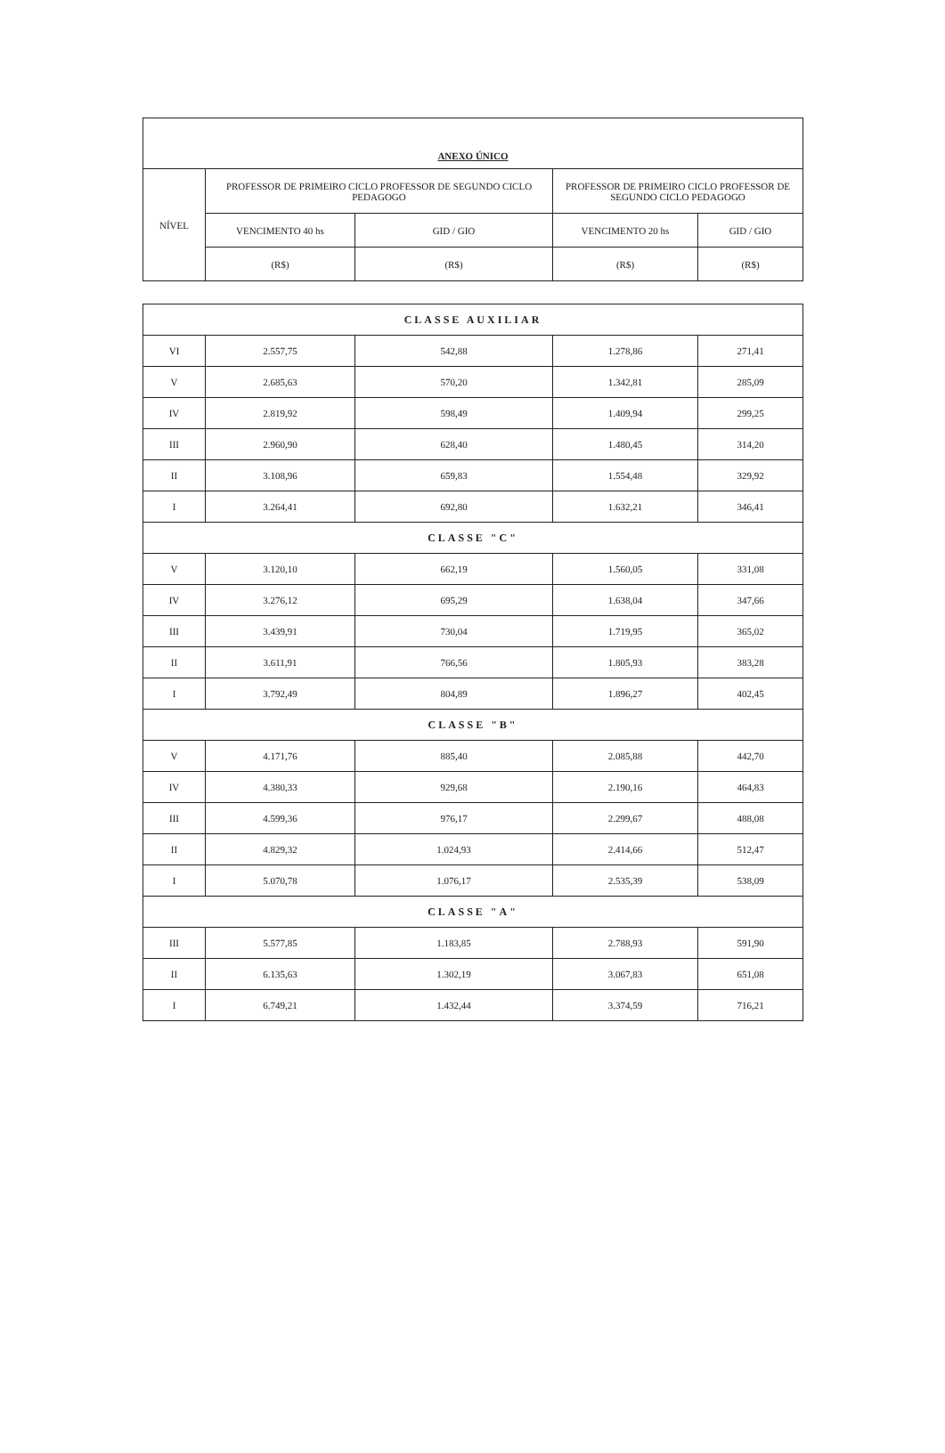| ANEXO ÚNICO | | | | |
| --- | --- | --- | --- | --- |
| NÍVEL | PROFESSOR DE PRIMEIRO CICLO PROFESSOR DE SEGUNDO CICLO PEDAGOGO | | PROFESSOR DE PRIMEIRO CICLO PROFESSOR DE SEGUNDO CICLO PEDAGOGO | |
| | VENCIMENTO 40 hs | GID / GIO | VENCIMENTO 20 hs | GID / GIO |
| | (R$) | (R$) | (R$) | (R$) |
| CLASSE AUXILIAR | | | | |
| VI | 2.557,75 | 542,88 | 1.278,86 | 271,41 |
| V | 2.685,63 | 570,20 | 1.342,81 | 285,09 |
| IV | 2.819,92 | 598,49 | 1.409,94 | 299,25 |
| III | 2.960,90 | 628,40 | 1.480,45 | 314,20 |
| II | 3.108,96 | 659,83 | 1.554,48 | 329,92 |
| I | 3.264,41 | 692,80 | 1.632,21 | 346,41 |
| CLASSE "C" | | | | |
| V | 3.120,10 | 662,19 | 1.560,05 | 331,08 |
| IV | 3.276,12 | 695,29 | 1.638,04 | 347,66 |
| III | 3.439,91 | 730,04 | 1.719,95 | 365,02 |
| II | 3.611,91 | 766,56 | 1.805,93 | 383,28 |
| I | 3.792,49 | 804,89 | 1.896,27 | 402,45 |
| CLASSE "B" | | | | |
| V | 4.171,76 | 885,40 | 2.085,88 | 442,70 |
| IV | 4.380,33 | 929,68 | 2.190,16 | 464,83 |
| III | 4.599,36 | 976,17 | 2.299,67 | 488,08 |
| II | 4.829,32 | 1.024,93 | 2.414,66 | 512,47 |
| I | 5.070,78 | 1.076,17 | 2.535,39 | 538,09 |
| CLASSE "A" | | | | |
| III | 5.577,85 | 1.183,85 | 2.788,93 | 591,90 |
| II | 6.135,63 | 1.302,19 | 3.067,83 | 651,08 |
| I | 6.749,21 | 1.432,44 | 3.374,59 | 716,21 |